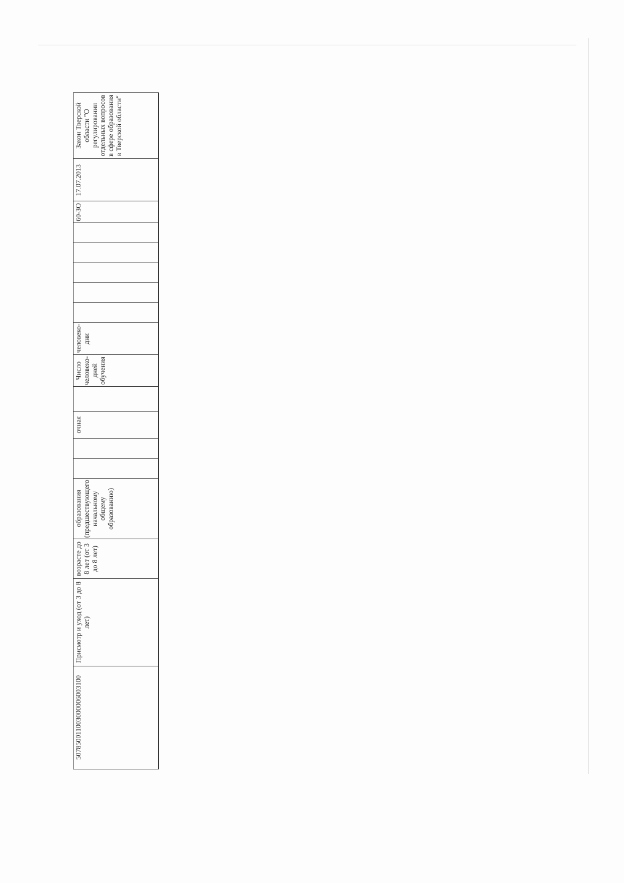| 507850011003000006003100 | Присмотр и уход (от 3 до 8 лет) | возрасте до 8 лет (от 3 до 8 лет) | образования (предшествующего начальному общему образованию) | | | очная | | Число человеко-дней обучения | человеко-дни | | | | | | 60-ЗО | 17.07.2013 | Закон Тверской области "О регулировании отдельных вопросов в сфере образования в Тверской области" |